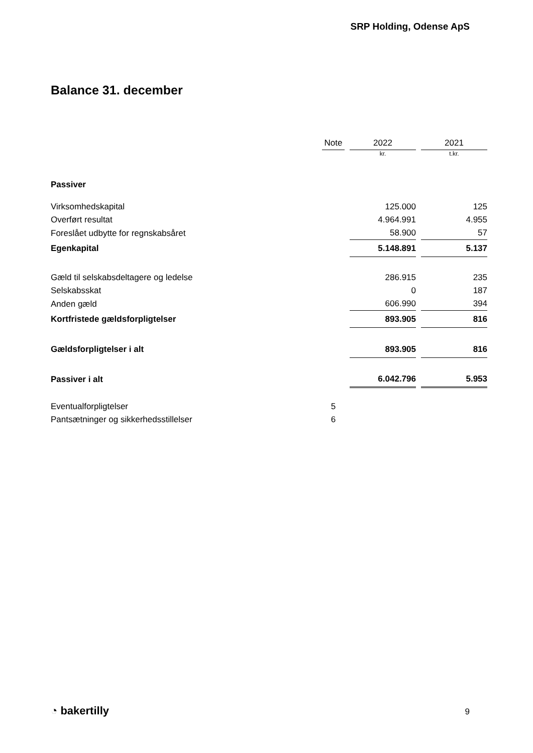SRP Holding, Odense ApS
Balance 31. december
| | Note | | 2022 | | 2021 |
| --- | --- | --- | --- | --- | --- |
| | | | kr. | | t.kr. |
| Passiver | | | | | |
| Virksomhedskapital | | | 125.000 | | 125 |
| Overført resultat | | | 4.964.991 | | 4.955 |
| Foreslået udbytte for regnskabsåret | | | 58.900 | | 57 |
| Egenkapital | | | 5.148.891 | | 5.137 |
| Gæld til selskabsdeltagere og ledelse | | | 286.915 | | 235 |
| Selskabsskat | | | 0 | | 187 |
| Anden gæld | | | 606.990 | | 394 |
| Kortfristede gældsforpligtelser | | | 893.905 | | 816 |
| Gældsforpligtelser i alt | | | 893.905 | | 816 |
| Passiver i alt | | | 6.042.796 | | 5.953 |
| Eventualforpligtelser | 5 | | | | |
| Pantsætninger og sikkerhedsstillelser | 6 | | | | |
◔ bakertilly 9